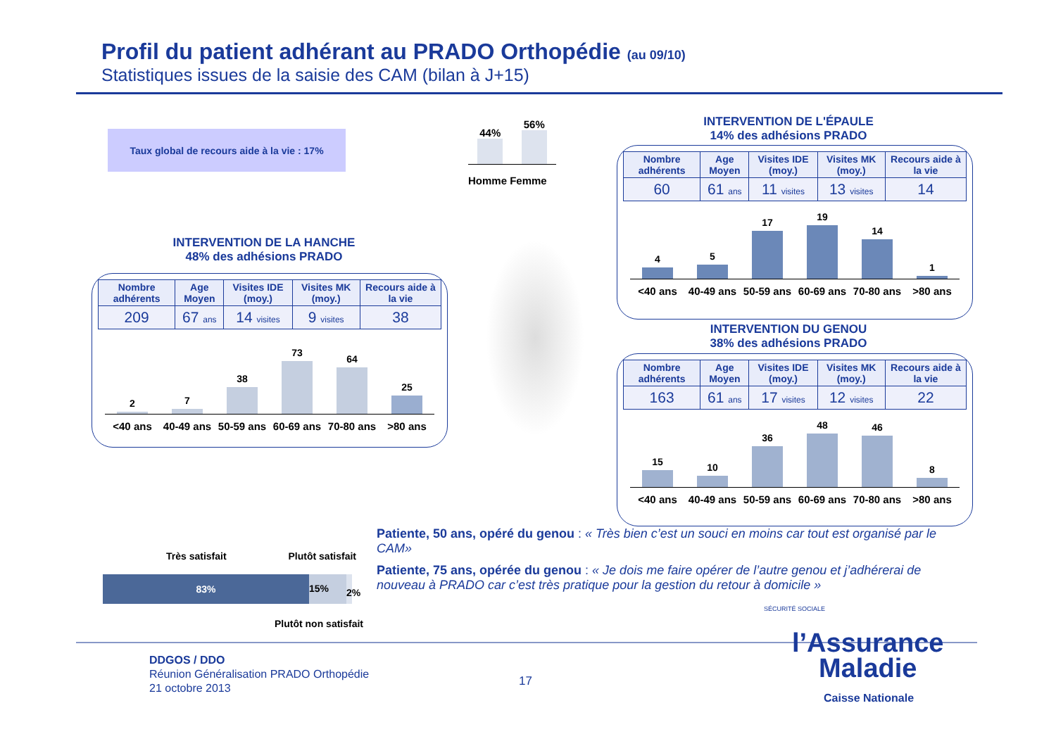Profil du patient adhérant au PRADO Orthopédie (au 09/10)
Statistiques issues de la saisie des CAM (bilan à J+15)
Taux global de recours aide à la vie : 17%
44%
56%
Homme Femme
INTERVENTION DE LA HANCHE
48% des adhésions PRADO
| Nombre adhérents | Age Moyen | Visites IDE (moy.) | Visites MK (moy.) | Recours aide à la vie |
| --- | --- | --- | --- | --- |
| 209 | 67 ans | 14 visites | 9 visites | 38 |
2
7
38
73
64
25
<40 ans 40-49 ans 50-59 ans 60-69 ans 70-80 ans >80 ans
INTERVENTION DE L'ÉPAULE
14% des adhésions PRADO
| Nombre adhérents | Age Moyen | Visites IDE (moy.) | Visites MK (moy.) | Recours aide à la vie |
| --- | --- | --- | --- | --- |
| 60 | 61 ans | 11 visites | 13 visites | 14 |
4
5
17
19
14
1
<40 ans 40-49 ans 50-59 ans 60-69 ans 70-80 ans >80 ans
INTERVENTION DU GENOU
38% des adhésions PRADO
| Nombre adhérents | Age Moyen | Visites IDE (moy.) | Visites MK (moy.) | Recours aide à la vie |
| --- | --- | --- | --- | --- |
| 163 | 61 ans | 17 visites | 12 visites | 22 |
15
10
36
48
46
8
<40 ans 40-49 ans 50-59 ans 60-69 ans 70-80 ans >80 ans
Très satisfait Plutôt satisfait
83%
15%
2%
Plutôt non satisfait
Patiente, 50 ans, opéré du genou : « Très bien c’est un souci en moins car tout est organisé par le CAM»
Patiente, 75 ans, opérée du genou : « Je dois me faire opérer de l’autre genou et j’adhérerai de nouveau à PRADO car c’est très pratique pour la gestion du retour à domicile »
DDGOS / DDO
Réunion Généralisation PRADO Orthopédie
21 octobre 2013
17
SÉCURITÉ SOCIALE
l’Assurance
Maladie
Caisse Nationale